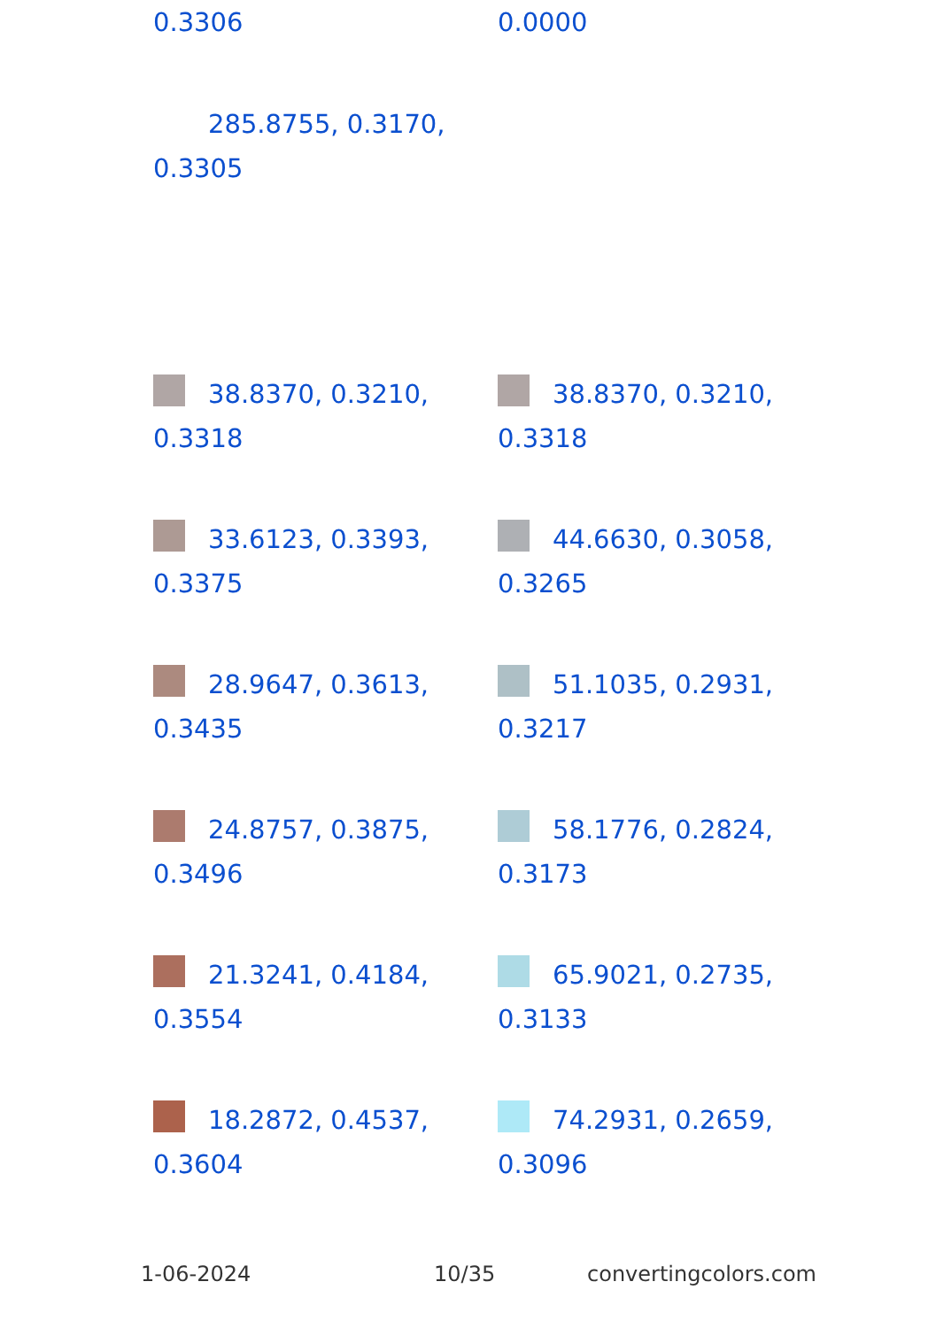0.3306 0.0000
285.8755, 0.3170, 0.3305
38.8370, 0.3210, 0.3318
38.8370, 0.3210, 0.3318
33.6123, 0.3393, 0.3375
44.6630, 0.3058, 0.3265
28.9647, 0.3613, 0.3435
51.1035, 0.2931, 0.3217
24.8757, 0.3875, 0.3496
58.1776, 0.2824, 0.3173
21.3241, 0.4184, 0.3554
65.9021, 0.2735, 0.3133
18.2872, 0.4537, 0.3604
74.2931, 0.2659, 0.3096
1-06-2024 10/35 convertingcolors.com